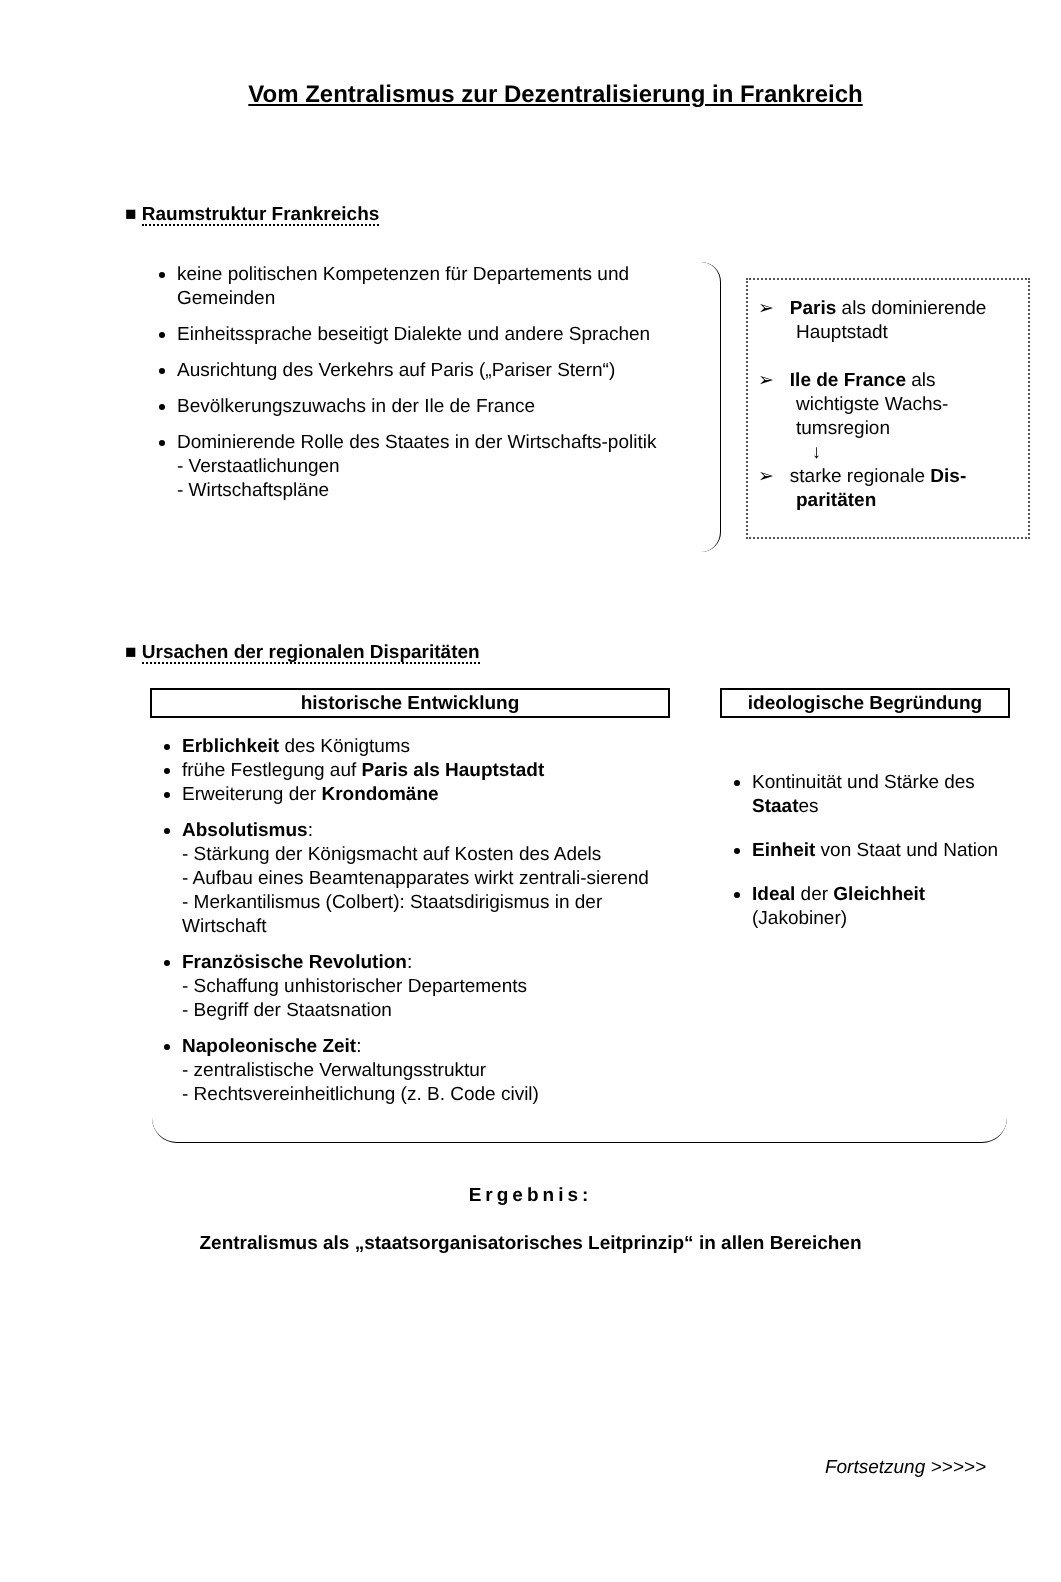Vom Zentralismus zur Dezentralisierung in Frankreich
■ Raumstruktur Frankreichs
keine politischen Kompetenzen für Departements und Gemeinden
Einheitssprache beseitigt Dialekte und andere Sprachen
Ausrichtung des Verkehrs auf Paris („Pariser Stern“)
Bevölkerungszuwachs in der Ile de France
Dominierende Rolle des Staates in der Wirtschafts-politik
- Verstaatlichungen
- Wirtschaftspläne
➢ Paris als dominierende Hauptstadt
➢ Ile de France als wichtigste Wachs-tumsregion
↓
➢ starke regionale Dis-paritäten
■ Ursachen der regionalen Disparitäten
historische Entwicklung
Erblichkeit des Königtums
frühe Festlegung auf Paris als Hauptstadt
Erweiterung der Krondomäne
Absolutismus:
- Stärkung der Königsmacht auf Kosten des Adels
- Aufbau eines Beamtenapparates wirkt zentrali-sierend
- Merkantilismus (Colbert): Staatsdirigismus in der Wirtschaft
Französische Revolution:
- Schaffung unhistorischer Departements
- Begriff der Staatsnation
Napoleonische Zeit:
- zentralistische Verwaltungsstruktur
- Rechtsvereinheitlichung (z. B. Code civil)
ideologische Begründung
Kontinuität und Stärke des Staates
Einheit von Staat und Nation
Ideal der Gleichheit (Jakobiner)
Ergebnis:
Zentralismus als „staatsorganisatorisches Leitprinzip“ in allen Bereichen
Fortsetzung >>>>>